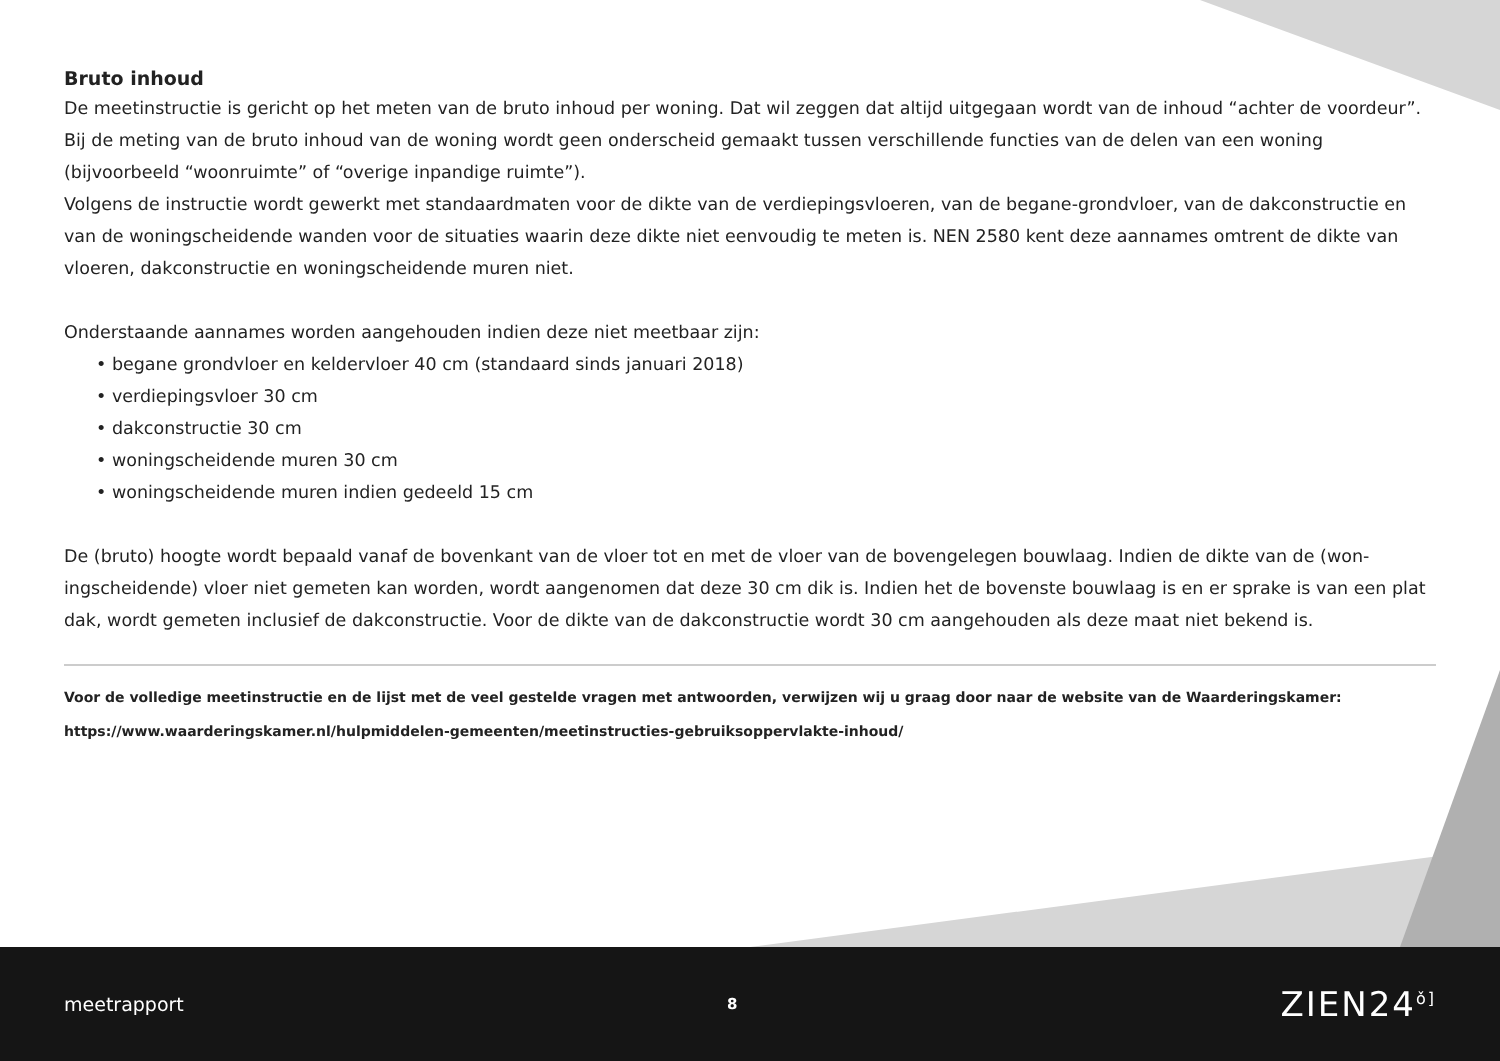Bruto inhoud
De meetinstructie is gericht op het meten van de bruto inhoud per woning. Dat wil zeggen dat altijd uitgegaan wordt van de inhoud “achter de voor­deur”. Bij de meting van de bruto inhoud van de woning wordt geen onderscheid gemaakt tussen verschillende functies van de delen van een woning (bijvoorbeeld “woonruimte” of “overige inpandige ruimte”).
Volgens de instructie wordt gewerkt met standaardmaten voor de dikte van de verdiepingsvloeren, van de begane-grondvloer, van de dakconstructie en van de woningscheidende wanden voor de situaties waarin deze dikte niet eenvoudig te meten is. NEN 2580 kent deze aannames omtrent de dikte van vloeren, dakconstructie en woningscheidende muren niet.
Onderstaande aannames worden aangehouden indien deze niet meetbaar zijn:
• begane grondvloer en keldervloer 40 cm (standaard sinds januari 2018)
• verdiepingsvloer 30 cm
• dakconstructie 30 cm
• woningscheidende muren 30 cm
• woningscheidende muren indien gedeeld 15 cm
De (bruto) hoogte wordt bepaald vanaf de bovenkant van de vloer tot en met de vloer van de bovengelegen bouwlaag. Indien de dikte van de (won­ingscheidende) vloer niet gemeten kan worden, wordt aangenomen dat deze 30 cm dik is. Indien het de bovenste bouwlaag is en er sprake is van een plat dak, wordt gemeten inclusief de dakconstructie. Voor de dikte van de dakconstructie wordt 30 cm aangehouden als deze maat niet bekend is.
Voor de volledige meetinstructie en de lijst met de veel gestelde vragen met antwoorden, verwijzen wij u graag door naar de website van de Waarderingskamer:
https://www.waarderingskamer.nl/hulpmiddelen-gemeenten/meetinstructies-gebruiksoppervlakte-inhoud/
meetrapport 8 ZIEN24<sup>ǒ]</sup>